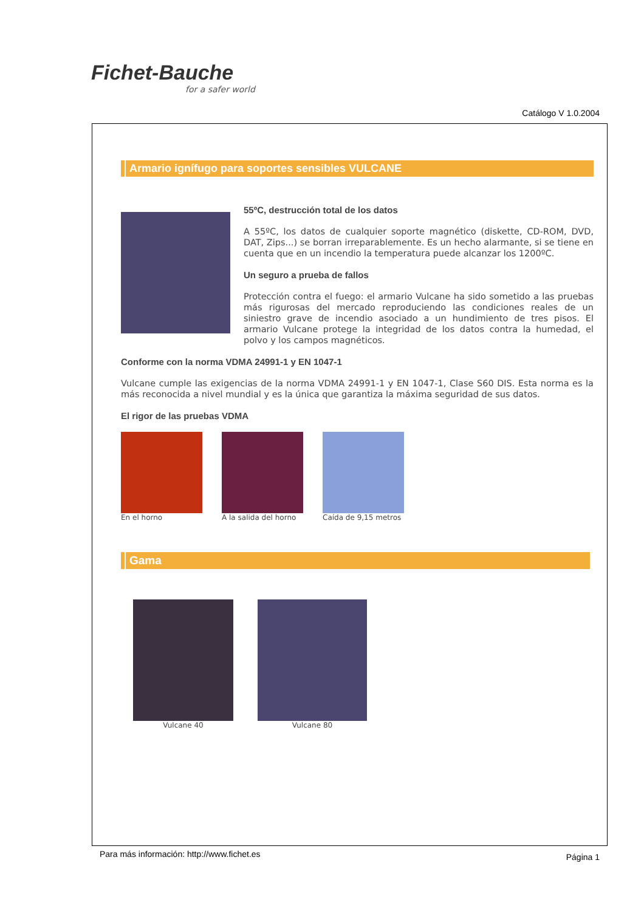Fichet-Bauche
for a safer world
Catálogo V 1.0.2004
Armario ignífugo para soportes sensibles VULCANE
55ºC, destrucción total de los datos
A 55ºC, los datos de cualquier soporte magnético (diskette, CD-ROM, DVD, DAT, Zips...) se borran irreparablemente. Es un hecho alarmante, si se tiene en cuenta que en un incendio la temperatura puede alcanzar los 1200ºC.
Un seguro a prueba de fallos
Protección contra el fuego: el armario Vulcane ha sido sometido a las pruebas más rigurosas del mercado reproduciendo las condiciones reales de un siniestro grave de incendio asociado a un hundimiento de tres pisos. El armario Vulcane protege la integridad de los datos contra la humedad, el polvo y los campos magnéticos.
Conforme con la norma VDMA 24991-1 y EN 1047-1
Vulcane cumple las exigencias de la norma VDMA 24991-1 y EN 1047-1, Clase S60 DIS. Esta norma es la más reconocida a nivel mundial y es la única que garantiza la máxima seguridad de sus datos.
El rigor de las pruebas VDMA
En el horno A la salida del horno
Caída de 9,15 metros
Gama
Vulcane 40 Vulcane 80
Para más información: http://www.fichet.es Página 1